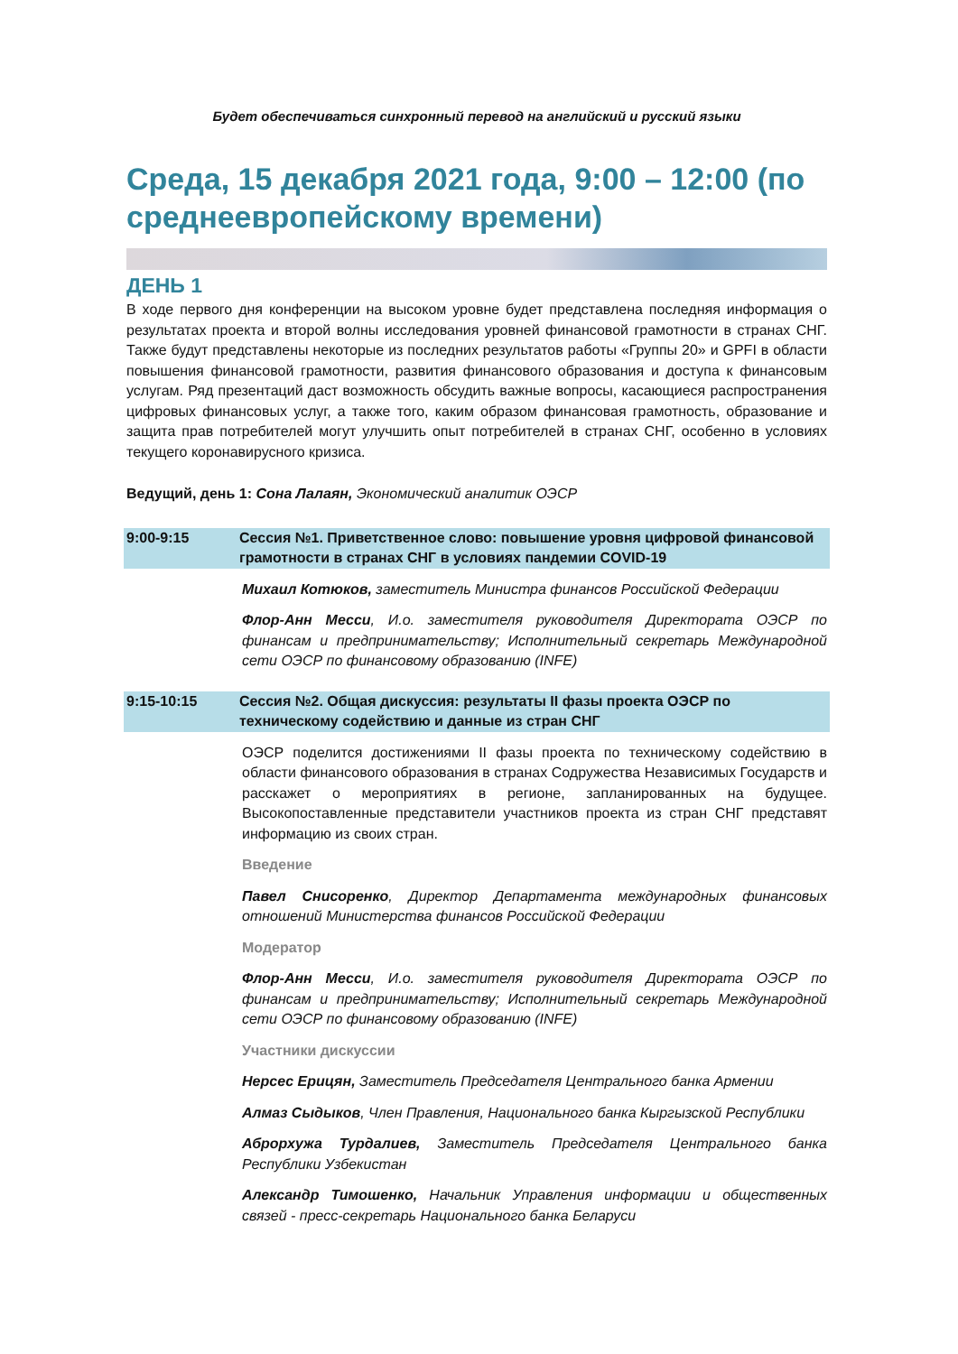Будет обеспечиваться синхронный перевод на английский и русский языки
Среда, 15 декабря 2021 года, 9:00 – 12:00 (по среднеевропейскому времени)
ДЕНЬ 1
В ходе первого дня конференции на высоком уровне будет представлена последняя информация о результатах проекта и второй волны исследования уровней финансовой грамотности в странах СНГ. Также будут представлены некоторые из последних результатов работы «Группы 20» и GPFI в области повышения финансовой грамотности, развития финансового образования и доступа к финансовым услугам. Ряд презентаций даст возможность обсудить важные вопросы, касающиеся распространения цифровых финансовых услуг, а также того, каким образом финансовая грамотность, образование и защита прав потребителей могут улучшить опыт потребителей в странах СНГ, особенно в условиях текущего коронавирусного кризиса.
Ведущий, день 1: Сона Лалаян, Экономический аналитик ОЭСР
9:00-9:15 Сессия №1. Приветственное слово: повышение уровня цифровой финансовой грамотности в странах СНГ в условиях пандемии COVID-19
Михаил Котюков, заместитель Министра финансов Российской Федерации
Флор-Анн Месси, И.о. заместителя руководителя Директората ОЭСР по финансам и предпринимательству; Исполнительный секретарь Международной сети ОЭСР по финансовому образованию (INFE)
9:15-10:15 Сессия №2. Общая дискуссия: результаты II фазы проекта ОЭСР по техническому содействию и данные из стран СНГ
ОЭСР поделится достижениями II фазы проекта по техническому содействию в области финансового образования в странах Содружества Независимых Государств и расскажет о мероприятиях в регионе, запланированных на будущее. Высокопоставленные представители участников проекта из стран СНГ представят информацию из своих стран.
Введение
Павел Снисоренко, Директор Департамента международных финансовых отношений Министерства финансов Российской Федерации
Модератор
Флор-Анн Месси, И.о. заместителя руководителя Директората ОЭСР по финансам и предпринимательству; Исполнительный секретарь Международной сети ОЭСР по финансовому образованию (INFE)
Участники дискуссии
Нерсес Ерицян, Заместитель Председателя Центрального банка Армении
Алмаз Сыдыков, Член Правления, Национального банка Кыргызской Республики
Аброрхужа Турдалиев, Заместитель Председателя Центрального банка Республики Узбекистан
Александр Тимошенко, Начальник Управления информации и общественных связей - пресс-секретарь Национального банка Беларуси